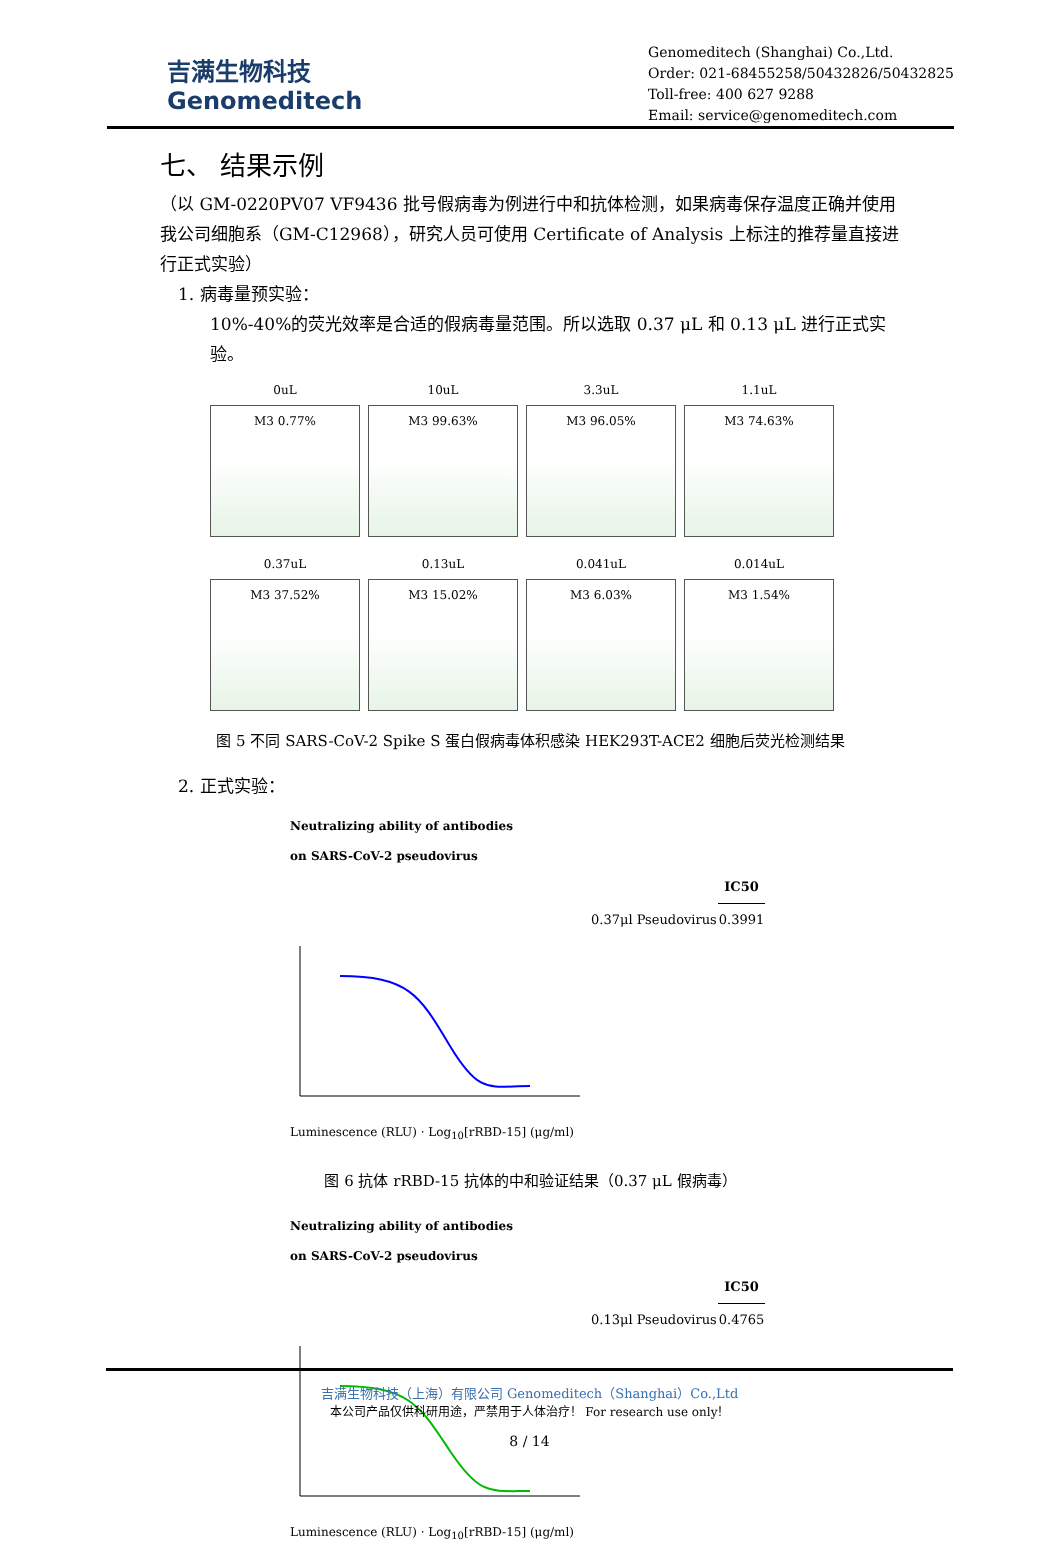吉满生物科技
Genomeditech
Genomeditech (Shanghai) Co.,Ltd.
Order: 021-68455258/50432826/50432825
Toll-free: 400 627 9288
Email: service@genomeditech.com
七、 结果示例
（以 GM-0220PV07 VF9436 批号假病毒为例进行中和抗体检测，如果病毒保存温度正确并使用我公司细胞系（GM-C12968），研究人员可使用 Certificate of Analysis 上标注的推荐量直接进行正式实验）
1. 病毒量预实验：
10%-40%的荧光效率是合适的假病毒量范围。所以选取 0.37 μL 和 0.13 μL 进行正式实验。
0uL
M3 0.77%
10uL
M3 99.63%
3.3uL
M3 96.05%
1.1uL
M3 74.63%
0.37uL
M3 37.52%
0.13uL
M3 15.02%
0.041uL
M3 6.03%
0.014uL
M3 1.54%
图 5 不同 SARS-CoV-2 Spike S 蛋白假病毒体积感染 HEK293T-ACE2 细胞后荧光检测结果
2. 正式实验：
Neutralizing ability of antibodies
on SARS-CoV-2 pseudovirus
| | IC50 |
| --- | --- |
| 0.37μl Pseudovirus | 0.3991 |
Luminescence (RLU) · Log<sub>10</sub>[rRBD-15] (μg/ml)
图 6 抗体 rRBD-15 抗体的中和验证结果（0.37 μL 假病毒）
Neutralizing ability of antibodies
on SARS-CoV-2 pseudovirus
| | IC50 |
| --- | --- |
| 0.13μl Pseudovirus | 0.4765 |
Luminescence (RLU) · Log<sub>10</sub>[rRBD-15] (μg/ml)
吉满生物科技（上海）有限公司 Genomeditech（Shanghai）Co.,Ltd
本公司产品仅供科研用途，严禁用于人体治疗！ For research use only！
8 / 14